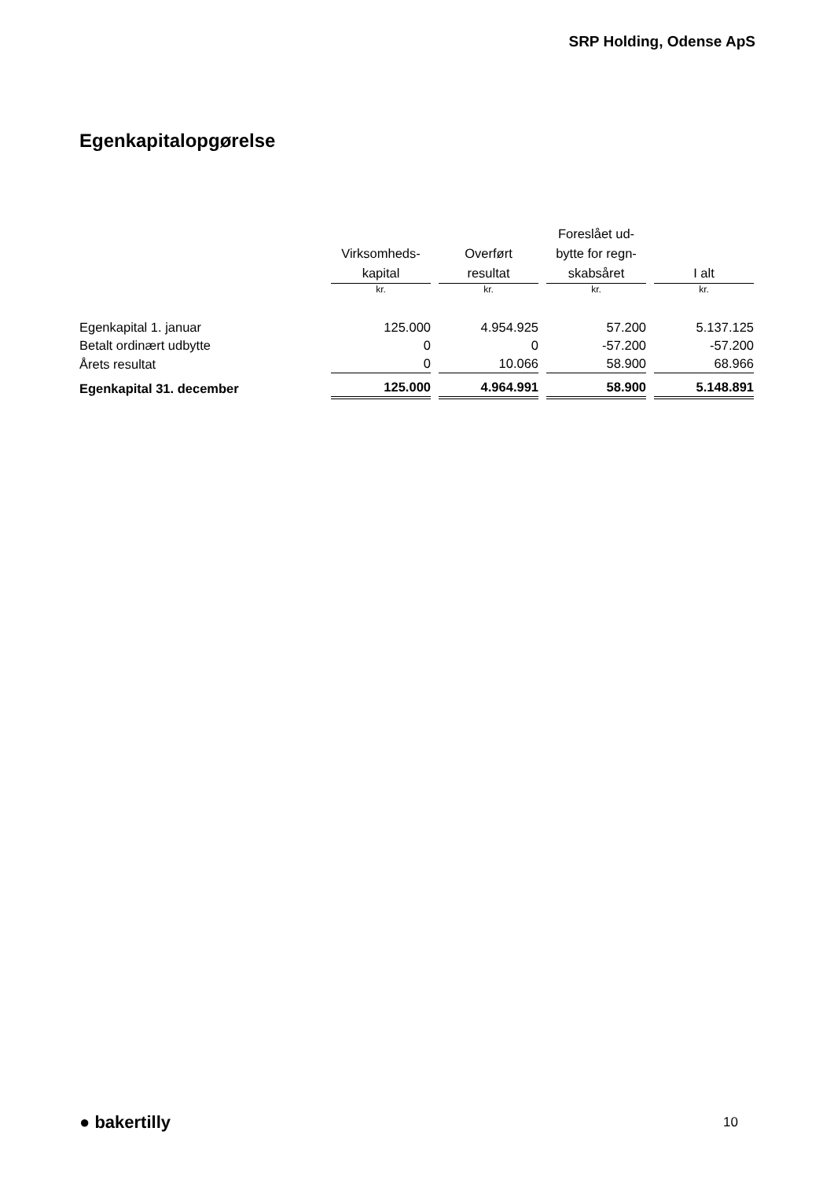SRP Holding, Odense ApS
Egenkapitalopgørelse
| | Virksomheds- kapital | Overført resultat | Foreslået ud- bytte for regn- skabsåret | I alt |
| --- | --- | --- | --- | --- |
| | kr. | kr. | kr. | kr. |
| Egenkapital 1. januar | 125.000 | 4.954.925 | 57.200 | 5.137.125 |
| Betalt ordinært udbytte | 0 | 0 | -57.200 | -57.200 |
| Årets resultat | 0 | 10.066 | 58.900 | 68.966 |
| Egenkapital 31. december | 125.000 | 4.964.991 | 58.900 | 5.148.891 |
● bakertilly 10